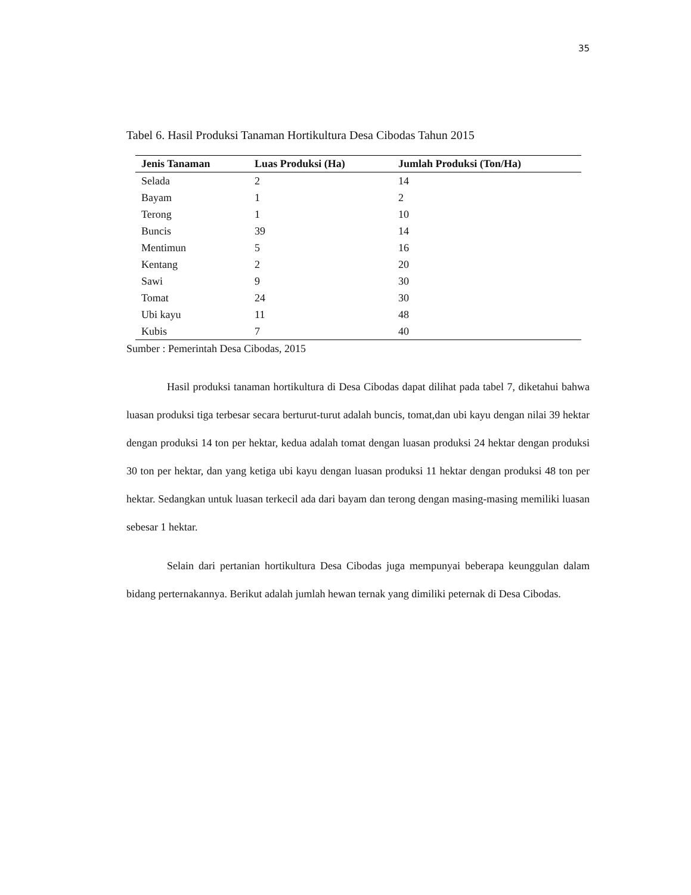35
Tabel 6. Hasil Produksi Tanaman Hortikultura Desa Cibodas Tahun 2015
| Jenis Tanaman | Luas Produksi (Ha) | Jumlah Produksi (Ton/Ha) |
| --- | --- | --- |
| Selada | 2 | 14 |
| Bayam | 1 | 2 |
| Terong | 1 | 10 |
| Buncis | 39 | 14 |
| Mentimun | 5 | 16 |
| Kentang | 2 | 20 |
| Sawi | 9 | 30 |
| Tomat | 24 | 30 |
| Ubi kayu | 11 | 48 |
| Kubis | 7 | 40 |
Sumber : Pemerintah Desa Cibodas, 2015
Hasil produksi tanaman hortikultura di Desa Cibodas dapat dilihat pada tabel 7, diketahui bahwa luasan produksi tiga terbesar secara berturut-turut adalah buncis, tomat,dan ubi kayu dengan nilai 39 hektar dengan produksi 14 ton per hektar, kedua adalah tomat dengan luasan produksi 24 hektar dengan produksi 30 ton per hektar, dan yang ketiga ubi kayu dengan luasan produksi 11 hektar dengan produksi 48 ton per hektar. Sedangkan untuk luasan terkecil ada dari bayam dan terong dengan masing-masing memiliki luasan sebesar 1 hektar.
Selain dari pertanian hortikultura Desa Cibodas juga mempunyai beberapa keunggulan dalam bidang perternakannya. Berikut adalah jumlah hewan ternak yang dimiliki peternak di Desa Cibodas.